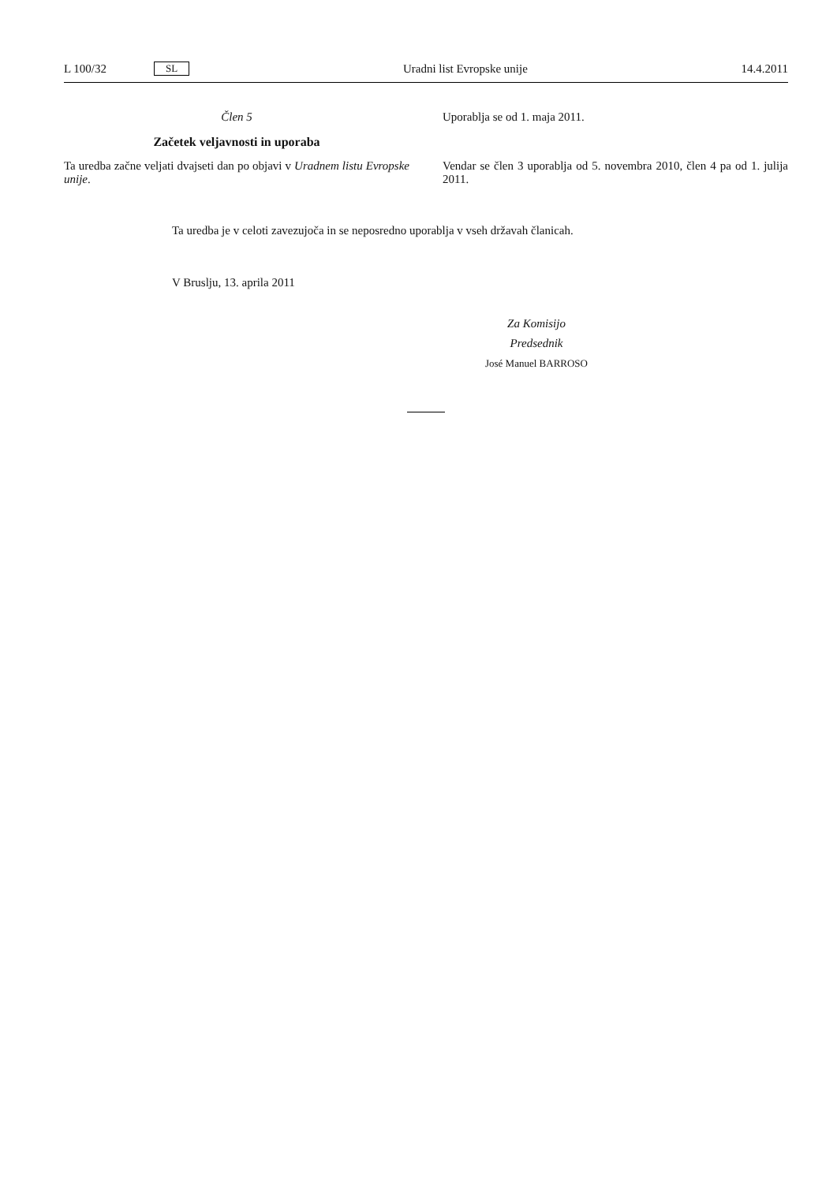L 100/32 SL
Uradni list Evropske unije 14.4.2011
Člen 5
Začetek veljavnosti in uporaba
Ta uredba začne veljati dvajseti dan po objavi v Uradnem listu Evropske unije.
Uporablja se od 1. maja 2011.
Vendar se člen 3 uporablja od 5. novembra 2010, člen 4 pa od 1. julija 2011.
Ta uredba je v celoti zavezujoča in se neposredno uporablja v vseh državah članicah.
V Bruslju, 13. aprila 2011
Za Komisijo
Predsednik
José Manuel BARROSO